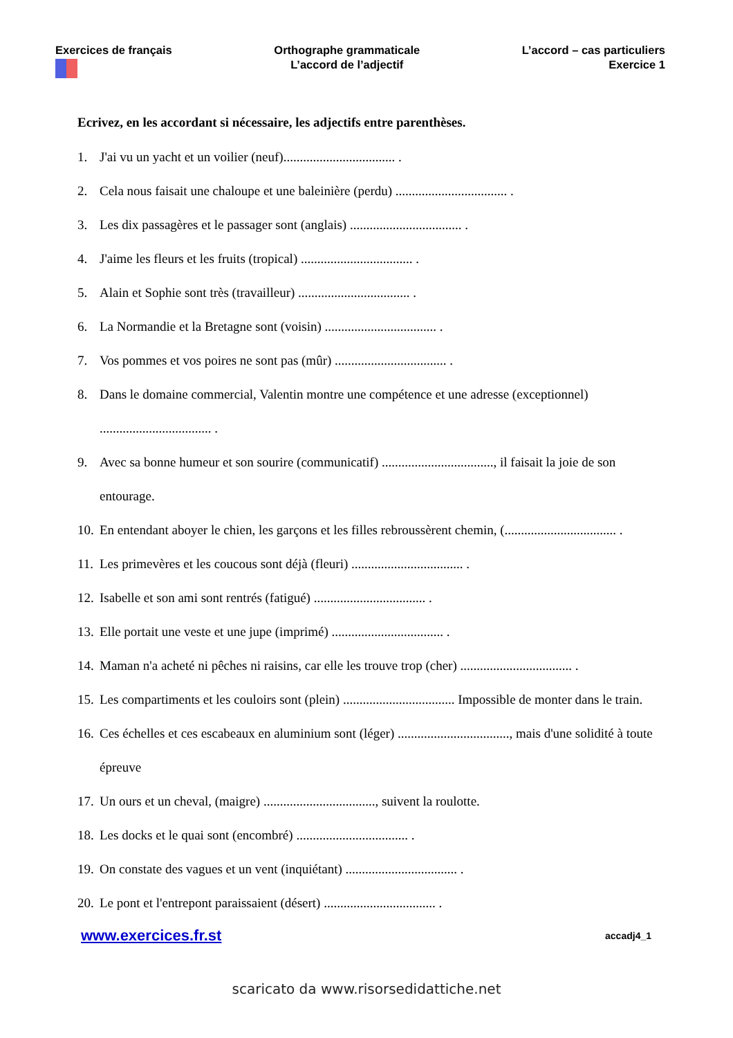Exercices de français
Orthographe grammaticale
L’accord de l’adjectif
L’accord – cas particuliers
Exercice 1
Ecrivez, en les accordant si nécessaire, les adjectifs entre parenthèses.
1. J'ai vu un yacht et un voilier (neuf).................................. .
2. Cela nous faisait une chaloupe et une baleinière (perdu) .................................. .
3. Les dix passagères et le passager sont (anglais) .................................. .
4. J'aime les fleurs et les fruits (tropical) .................................. .
5. Alain et Sophie sont très (travailleur) .................................. .
6. La Normandie et la Bretagne sont (voisin) .................................. .
7. Vos pommes et vos poires ne sont pas (mûr) .................................. .
8. Dans le domaine commercial, Valentin montre une compétence et une adresse (exceptionnel) .................................. .
9. Avec sa bonne humeur et son sourire (communicatif) .................................., il faisait la joie de son entourage.
10. En entendant aboyer le chien, les garçons et les filles rebroussèrent chemin, (.................................. .
11. Les primevères et les coucous sont déjà (fleuri) .................................. .
12. Isabelle et son ami sont rentrés (fatigué) .................................. .
13. Elle portait une veste et une jupe (imprimé) .................................. .
14. Maman n'a acheté ni pêches ni raisins, car elle les trouve trop (cher) .................................. .
15. Les compartiments et les couloirs sont (plein) .................................. Impossible de monter dans le train.
16. Ces échelles et ces escabeaux en aluminium sont (léger) .................................., mais d'une solidité à toute épreuve
17. Un ours et un cheval, (maigre) .................................., suivent la roulotte.
18. Les docks et le quai sont (encombré) .................................. .
19. On constate des vagues et un vent (inquiétant) .................................. .
20. Le pont et l'entrepont paraissaient (désert) .................................. .
www.exercices.fr.st accadj4_1
scaricato da www.risorsedidattiche.net